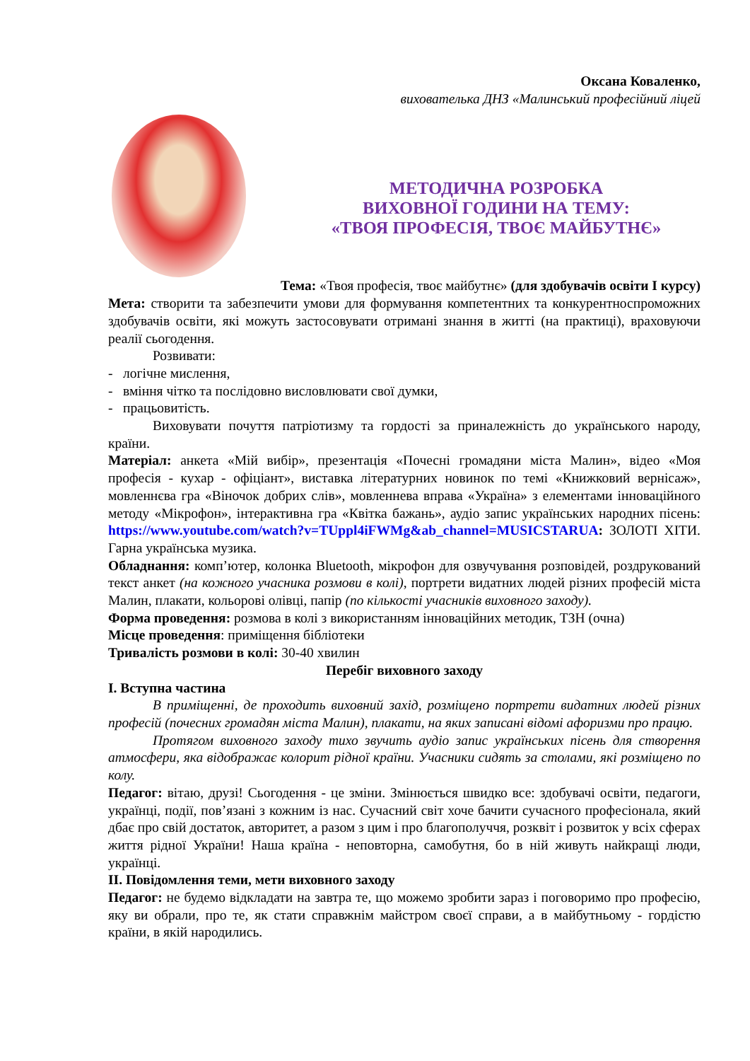Оксана Коваленко,
вихователька ДНЗ «Малинський професійний ліцей
МЕТОДИЧНА РОЗРОБКА
ВИХОВНОЇ ГОДИНИ НА ТЕМУ:
«ТВОЯ ПРОФЕСІЯ, ТВОЄ МАЙБУТНЄ»
Тема: «Твоя професія, твоє майбутнє» (для здобувачів освіти І курсу)
Мета: створити та забезпечити умови для формування компетентних та конкурентноспроможних здобувачів освіти, які можуть застосовувати отримані знання в житті (на практиці), враховуючи реалії сьогодення.
Розвивати:
- логічне мислення,
- вміння чітко та послідовно висловлювати свої думки,
- працьовитість.
Виховувати почуття патріотизму та гордості за приналежність до українського народу, країни.
Матеріал: анкета «Мій вибір», презентація «Почесні громадяни міста Малин», відео «Моя професія - кухар - офіціант», виставка літературних новинок по темі «Книжковий вернісаж», мовленнєва гра «Віночок добрих слів», мовленнева вправа «Україна» з елементами інноваційного методу «Мікрофон», інтерактивна гра «Квітка бажань», аудіо запис українських народних пісень: https://www.youtube.com/watch?v=TUppl4iFWMg&ab_channel=MUSICSTARUA: ЗОЛОТІ ХІТИ. Гарна українська музика.
Обладнання: комп’ютер, колонка Bluetooth, мікрофон для озвучування розповідей, роздрукований текст анкет (на кожного учасника розмови в колі), портрети видатних людей різних професій міста Малин, плакати, кольорові олівці, папір (по кількості учасників виховного заходу).
Форма проведення: розмова в колі з використанням інноваційних методик, ТЗН (очна)
Місце проведення: приміщення бібліотеки
Тривалість розмови в колі: 30-40 хвилин
Перебіг виховного заходу
І. Вступна частина
В приміщенні, де проходить виховний захід, розміщено портрети видатних людей різних професій (почесних громадян міста Малин), плакати, на яких записані відомі афоризми про працю.
Протягом виховного заходу тихо звучить аудіо запис українських пісень для створення атмосфери, яка відображає колорит рідної країни. Учасники сидять за столами, які розміщено по колу.
Педагог: вітаю, друзі! Сьогодення - це зміни. Змінюється швидко все: здобувачі освіти, педагоги, українці, події, пов’язані з кожним із нас. Сучасний світ хоче бачити сучасного професіонала, який дбає про свій достаток, авторитет, а разом з цим і про благополуччя, розквіт і розвиток у всіх сферах життя рідної України! Наша країна - неповторна, самобутня, бо в ній живуть найкращі люди, українці.
ІІ. Повідомлення теми, мети виховного заходу
Педагог: не будемо відкладати на завтра те, що можемо зробити зараз і поговоримо про професію, яку ви обрали, про те, як стати справжнім майстром своєї справи, а в майбутньому - гордістю країни, в якій народились.